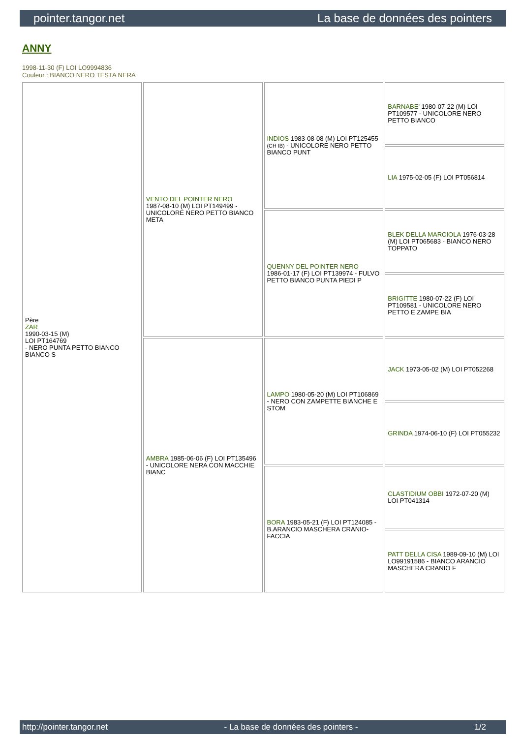pointer.tangor.net La base de données des pointers
ANNY
1998-11-30 (F) LOI LO9994836
Couleur : BIANCO NERO TESTA NERA
| Père ZAR 1990-03-15 (M) LOI PT164769 - NERO PUNTA PETTO BIANCO BIANCO S | VENTO DEL POINTER NERO 1987-08-10 (M) LOI PT149499 - UNICOLORE NERO PETTO BIANCO META | INDIOS 1983-08-08 (M) LOI PT125455 (CH IB) - UNICOLORE NERO PETTO BIANCO PUNT | BARNABE' 1980-07-22 (M) LOI PT109577 - UNICOLORE NERO PETTO BIANCO |
| | | | LIA 1975-02-05 (F) LOI PT056814 |
| | | QUENNY DEL POINTER NERO 1986-01-17 (F) LOI PT139974 - FULVO PETTO BIANCO PUNTA PIEDI P | BLEK DELLA MARCIOLA 1976-03-28 (M) LOI PT065683 - BIANCO NERO TOPPATO |
| | | | BRIGITTE 1980-07-22 (F) LOI PT109581 - UNICOLORE NERO PETTO E ZAMPE BIA |
| | AMBRA 1985-06-06 (F) LOI PT135496 - UNICOLORE NERA CON MACCHIE BIANC | LAMPO 1980-05-20 (M) LOI PT106869 - NERO CON ZAMPETTE BIANCHE E STOM | JACK 1973-05-02 (M) LOI PT052268 |
| | | | GRINDA 1974-06-10 (F) LOI PT055232 |
| | | BORA 1983-05-21 (F) LOI PT124085 - B.ARANCIO MASCHERA CRANIO-FACCIA | CLASTIDIUM OBBI 1972-07-20 (M) LOI PT041314 |
| | | | PATT DELLA CISA 1989-09-10 (M) LOI LO99191586 - BIANCO ARANCIO MASCHERA CRANIO F |
http://pointer.tangor.net - La base de données des pointers - 1/2